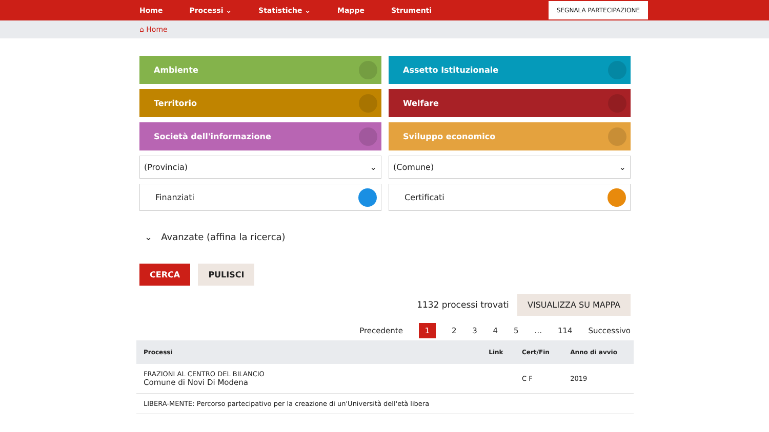Home Processi ⌄ Statistiche ⌄ Mappe Strumenti
SEGNALA PARTECIPAZIONE
⌂ Home
Ambiente
Assetto Istituzionale
Territorio
Welfare
Società dell'informazione
Sviluppo economico
(Provincia) ⌄
(Comune) ⌄
Finanziati
Certificati
⌄ Avanzate (affina la ricerca)
CERCA PULISCI
1132 processi trovati VISUALIZZA SU MAPPA
Precedente 1 2 3 4 5 … 114 Successivo
| Processi | Link | Cert/Fin | Anno di avvio |
| --- | --- | --- | --- |
| FRAZIONI AL CENTRO DEL BILANCIO Comune di Novi Di Modena | | C F | 2019 |
| LIBERA-MENTE: Percorso partecipativo per la creazione di un'Università dell'età libera | | | |